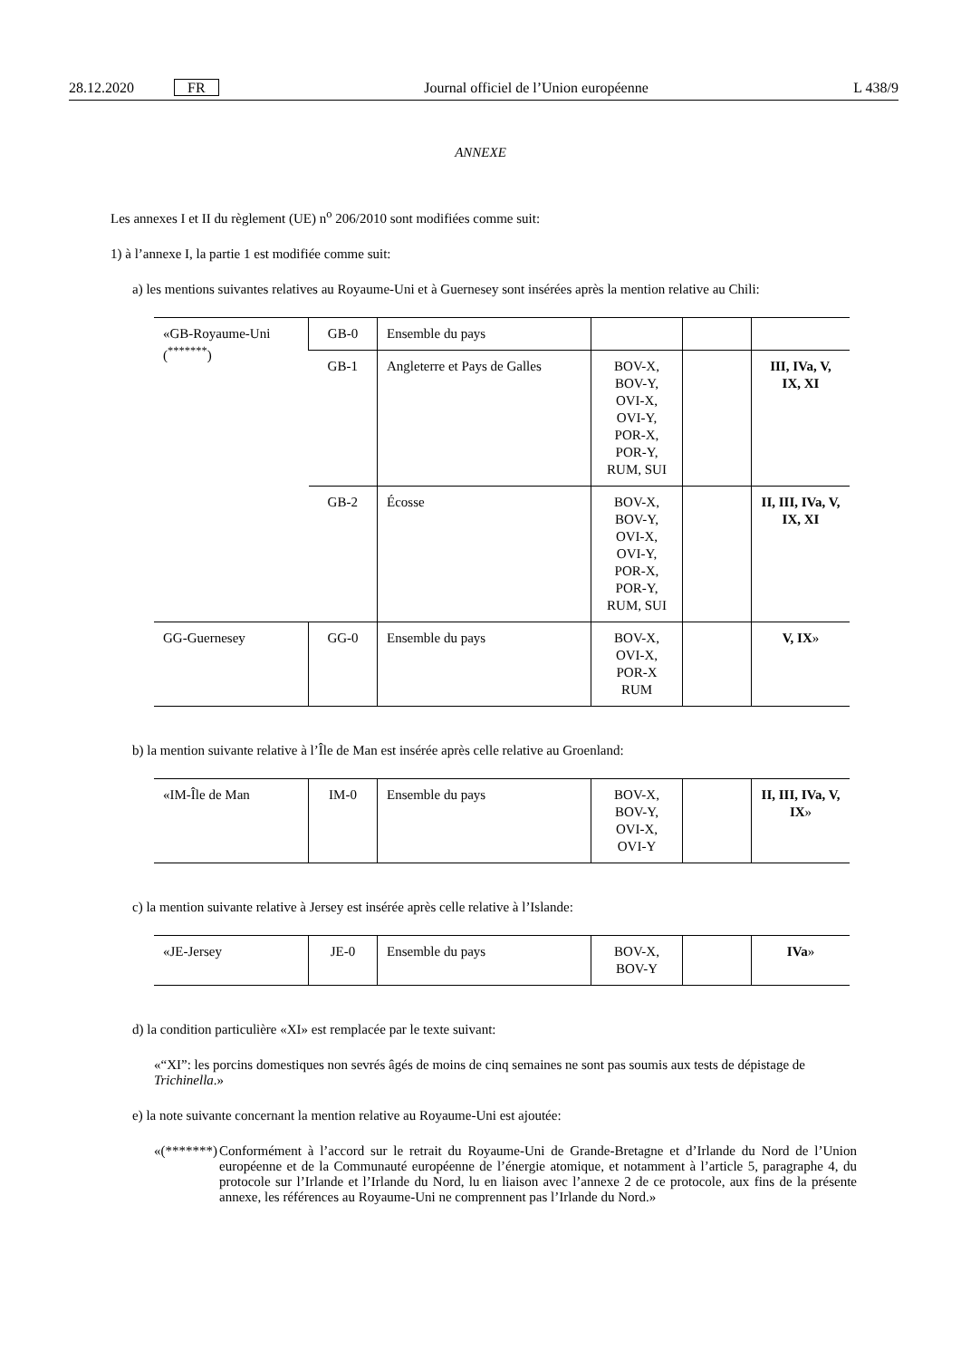28.12.2020 FR Journal officiel de l’Union européenne L 438/9
ANNEXE
Les annexes I et II du règlement (UE) n<sup>o</sup> 206/2010 sont modifiées comme suit:
1) à l’annexe I, la partie 1 est modifiée comme suit:
a) les mentions suivantes relatives au Royaume-Uni et à Guernesey sont insérées après la mention relative au Chili:
| «GB-Royaume-Uni (<sup>*******</sup>) | GB-0 | Ensemble du pays | | | |
| | GB-1 | Angleterre et Pays de Galles | BOV-X, BOV-Y, OVI-X, OVI-Y, POR-X, POR-Y, RUM, SUI | | III, IVa, V, IX, XI |
| | GB-2 | Écosse | BOV-X, BOV-Y, OVI-X, OVI-Y, POR-X, POR-Y, RUM, SUI | | II, III, IVa, V, IX, XI |
| GG-Guernesey | GG-0 | Ensemble du pays | BOV-X, OVI-X, POR-X RUM | | V, IX » |
b) la mention suivante relative à l’Île de Man est insérée après celle relative au Groenland:
| «IM-Île de Man | IM-0 | Ensemble du pays | BOV-X, BOV-Y, OVI-X, OVI-Y | | II, III, IVa, V, IX » |
c) la mention suivante relative à Jersey est insérée après celle relative à l’Islande:
| «JE-Jersey | JE-0 | Ensemble du pays | BOV-X, BOV-Y | | IVa » |
d) la condition particulière «XI» est remplacée par le texte suivant:
«“XI”: les porcins domestiques non sevrés âgés de moins de cinq semaines ne sont pas soumis aux tests de dépistage de Trichinella.»
e) la note suivante concernant la mention relative au Royaume-Uni est ajoutée:
«(*******) Conformément à l’accord sur le retrait du Royaume-Uni de Grande-Bretagne et d’Irlande du Nord de l’Union européenne et de la Communauté européenne de l’énergie atomique, et notamment à l’article 5, paragraphe 4, du protocole sur l’Irlande et l’Irlande du Nord, lu en liaison avec l’annexe 2 de ce protocole, aux fins de la présente annexe, les références au Royaume-Uni ne comprennent pas l’Irlande du Nord.»